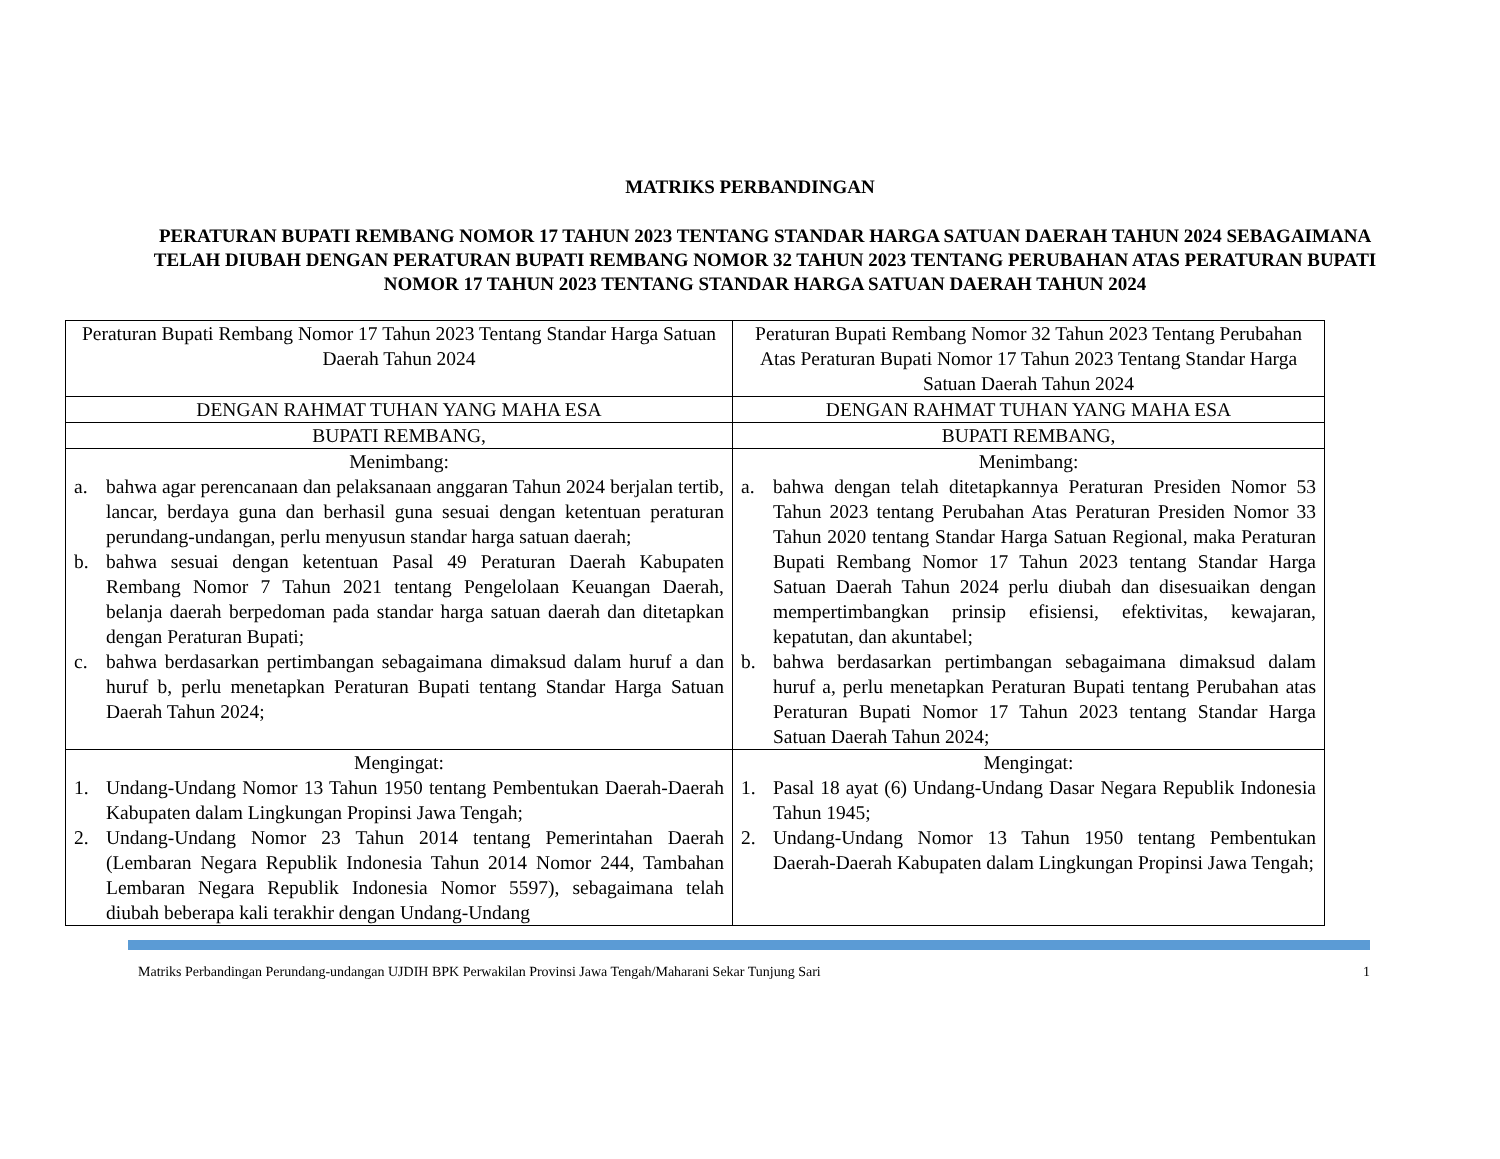MATRIKS PERBANDINGAN
PERATURAN BUPATI REMBANG NOMOR 17 TAHUN 2023 TENTANG STANDAR HARGA SATUAN DAERAH TAHUN 2024 SEBAGAIMANA TELAH DIUBAH DENGAN PERATURAN BUPATI REMBANG NOMOR 32 TAHUN 2023 TENTANG PERUBAHAN ATAS PERATURAN BUPATI NOMOR 17 TAHUN 2023 TENTANG STANDAR HARGA SATUAN DAERAH TAHUN 2024
| Peraturan Bupati Rembang Nomor 17 Tahun 2023 Tentang Standar Harga Satuan Daerah Tahun 2024 | Peraturan Bupati Rembang Nomor 32 Tahun 2023 Tentang Perubahan Atas Peraturan Bupati Nomor 17 Tahun 2023 Tentang Standar Harga Satuan Daerah Tahun 2024 |
| DENGAN RAHMAT TUHAN YANG MAHA ESA | DENGAN RAHMAT TUHAN YANG MAHA ESA |
| BUPATI REMBANG, | BUPATI REMBANG, |
| Menimbang: a. bahwa agar perencanaan dan pelaksanaan anggaran Tahun 2024 berjalan tertib, lancar, berdaya guna dan berhasil guna sesuai dengan ketentuan peraturan perundang-undangan, perlu menyusun standar harga satuan daerah; b. bahwa sesuai dengan ketentuan Pasal 49 Peraturan Daerah Kabupaten Rembang Nomor 7 Tahun 2021 tentang Pengelolaan Keuangan Daerah, belanja daerah berpedoman pada standar harga satuan daerah dan ditetapkan dengan Peraturan Bupati; c. bahwa berdasarkan pertimbangan sebagaimana dimaksud dalam huruf a dan huruf b, perlu menetapkan Peraturan Bupati tentang Standar Harga Satuan Daerah Tahun 2024; | Menimbang: a. bahwa dengan telah ditetapkannya Peraturan Presiden Nomor 53 Tahun 2023 tentang Perubahan Atas Peraturan Presiden Nomor 33 Tahun 2020 tentang Standar Harga Satuan Regional, maka Peraturan Bupati Rembang Nomor 17 Tahun 2023 tentang Standar Harga Satuan Daerah Tahun 2024 perlu diubah dan disesuaikan dengan mempertimbangkan prinsip efisiensi, efektivitas, kewajaran, kepatutan, dan akuntabel; b. bahwa berdasarkan pertimbangan sebagaimana dimaksud dalam huruf a, perlu menetapkan Peraturan Bupati tentang Perubahan atas Peraturan Bupati Nomor 17 Tahun 2023 tentang Standar Harga Satuan Daerah Tahun 2024; |
| Mengingat: 1. Undang-Undang Nomor 13 Tahun 1950 tentang Pembentukan Daerah-Daerah Kabupaten dalam Lingkungan Propinsi Jawa Tengah; 2. Undang-Undang Nomor 23 Tahun 2014 tentang Pemerintahan Daerah (Lembaran Negara Republik Indonesia Tahun 2014 Nomor 244, Tambahan Lembaran Negara Republik Indonesia Nomor 5597), sebagaimana telah diubah beberapa kali terakhir dengan Undang-Undang | Mengingat: 1. Pasal 18 ayat (6) Undang-Undang Dasar Negara Republik Indonesia Tahun 1945; 2. Undang-Undang Nomor 13 Tahun 1950 tentang Pembentukan Daerah-Daerah Kabupaten dalam Lingkungan Propinsi Jawa Tengah; |
Matriks Perbandingan Perundang-undangan UJDIH BPK Perwakilan Provinsi Jawa Tengah/Maharani Sekar Tunjung Sari 1